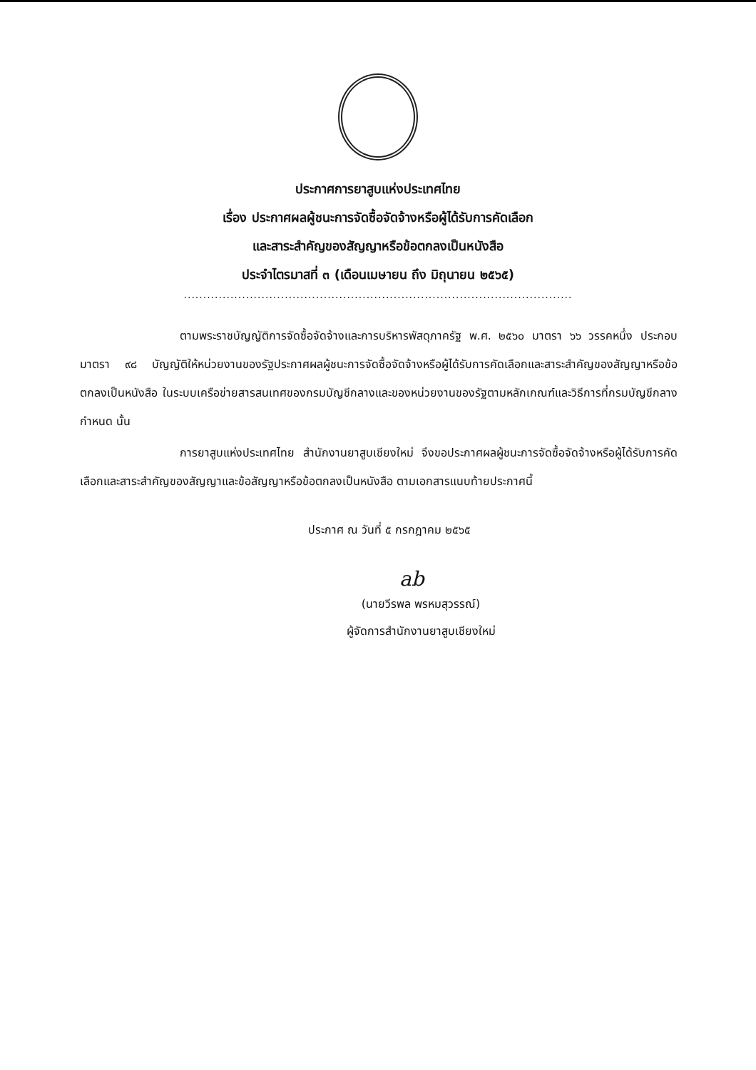ประกาศการยาสูบแห่งประเทศไทย
เรื่อง ประกาศผลผู้ชนะการจัดซื้อจัดจ้างหรือผู้ได้รับการคัดเลือก
และสาระสำคัญของสัญญาหรือข้อตกลงเป็นหนังสือ
ประจำไตรมาสที่ ๓ (เดือนเมษายน ถึง มิถุนายน ๒๕๖๕)
....................................................................................................
ตามพระราชบัญญัติการจัดซื้อจัดจ้างและการบริหารพัสดุภาครัฐ พ.ศ. ๒๕๖๐ มาตรา ๖๖ วรรคหนึ่ง ประกอบมาตรา ๙๘ บัญญัติให้หน่วยงานของรัฐประกาศผลผู้ชนะการจัดซื้อจัดจ้างหรือผู้ได้รับการคัดเลือกและสาระสำคัญของสัญญาหรือข้อตกลงเป็นหนังสือ ในระบบเครือข่ายสารสนเทศของกรมบัญชีกลางและของหน่วยงานของรัฐตามหลักเกณฑ์และวิธีการที่กรมบัญชีกลางกำหนด นั้น
การยาสูบแห่งประเทศไทย สำนักงานยาสูบเชียงใหม่ จึงขอประกาศผลผู้ชนะการจัดซื้อจัดจ้างหรือผู้ได้รับการคัดเลือกและสาระสำคัญของสัญญาและข้อสัญญาหรือข้อตกลงเป็นหนังสือ ตามเอกสารแนบท้ายประกาศนี้
ประกาศ ณ วันที่ ๕ กรกฎาคม ๒๕๖๕
ab
(นายวีรพล พรหมสุวรรณ์)
ผู้จัดการสำนักงานยาสูบเชียงใหม่